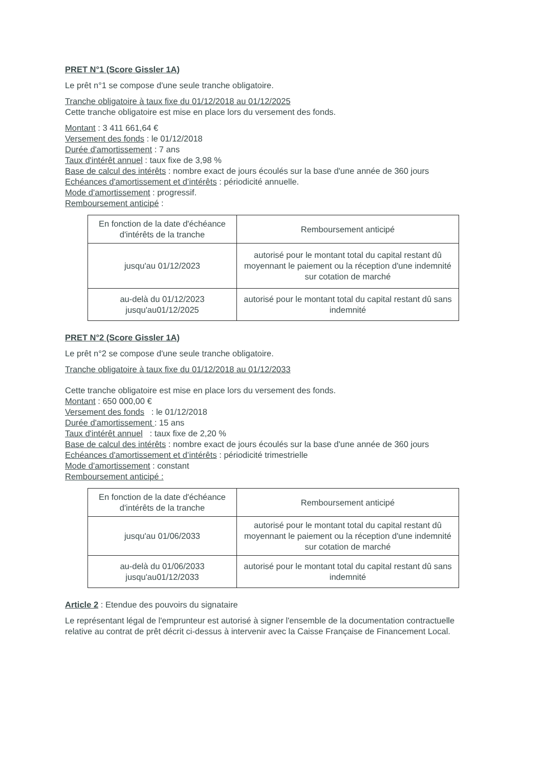PRET N°1 (Score Gissler 1A)
Le prêt n°1 se compose d'une seule tranche obligatoire.
Tranche obligatoire à taux fixe du 01/12/2018 au 01/12/2025
Cette tranche obligatoire est mise en place lors du versement des fonds.
Montant : 3 411 661,64 €
Versement des fonds : le 01/12/2018
Durée d'amortissement : 7 ans
Taux d'intérêt annuel : taux fixe de 3,98 %
Base de calcul des intérêts : nombre exact de jours écoulés sur la base d'une année de 360 jours
Echéances d'amortissement et d’intérêts : périodicité annuelle.
Mode d'amortissement : progressif.
Remboursement anticipé :
| En fonction de la date d'échéance d'intérêts de la tranche | Remboursement anticipé |
| jusqu'au 01/12/2023 | autorisé pour le montant total du capital restant dû moyennant le paiement ou la réception d'une indemnité sur cotation de marché |
| au-delà du 01/12/2023 jusqu'au01/12/2025 | autorisé pour le montant total du capital restant dû sans indemnité |
PRET N°2 (Score Gissler 1A)
Le prêt n°2 se compose d'une seule tranche obligatoire.
Tranche obligatoire à taux fixe du 01/12/2018 au 01/12/2033
Cette tranche obligatoire est mise en place lors du versement des fonds.
Montant : 650 000,00 €
Versement des fonds : le 01/12/2018
Durée d'amortissement : 15 ans
Taux d'intérêt annuel : taux fixe de 2,20 %
Base de calcul des intérêts : nombre exact de jours écoulés sur la base d'une année de 360 jours
Echéances d'amortissement et d’intérêts : périodicité trimestrielle
Mode d'amortissement : constant
Remboursement anticipé :
| En fonction de la date d'échéance d'intérêts de la tranche | Remboursement anticipé |
| jusqu'au 01/06/2033 | autorisé pour le montant total du capital restant dû moyennant le paiement ou la réception d'une indemnité sur cotation de marché |
| au-delà du 01/06/2033 jusqu'au01/12/2033 | autorisé pour le montant total du capital restant dû sans indemnité |
Article 2 : Etendue des pouvoirs du signataire
Le représentant légal de l'emprunteur est autorisé à signer l'ensemble de la documentation contractuelle relative au contrat de prêt décrit ci-dessus à intervenir avec la Caisse Française de Financement Local.